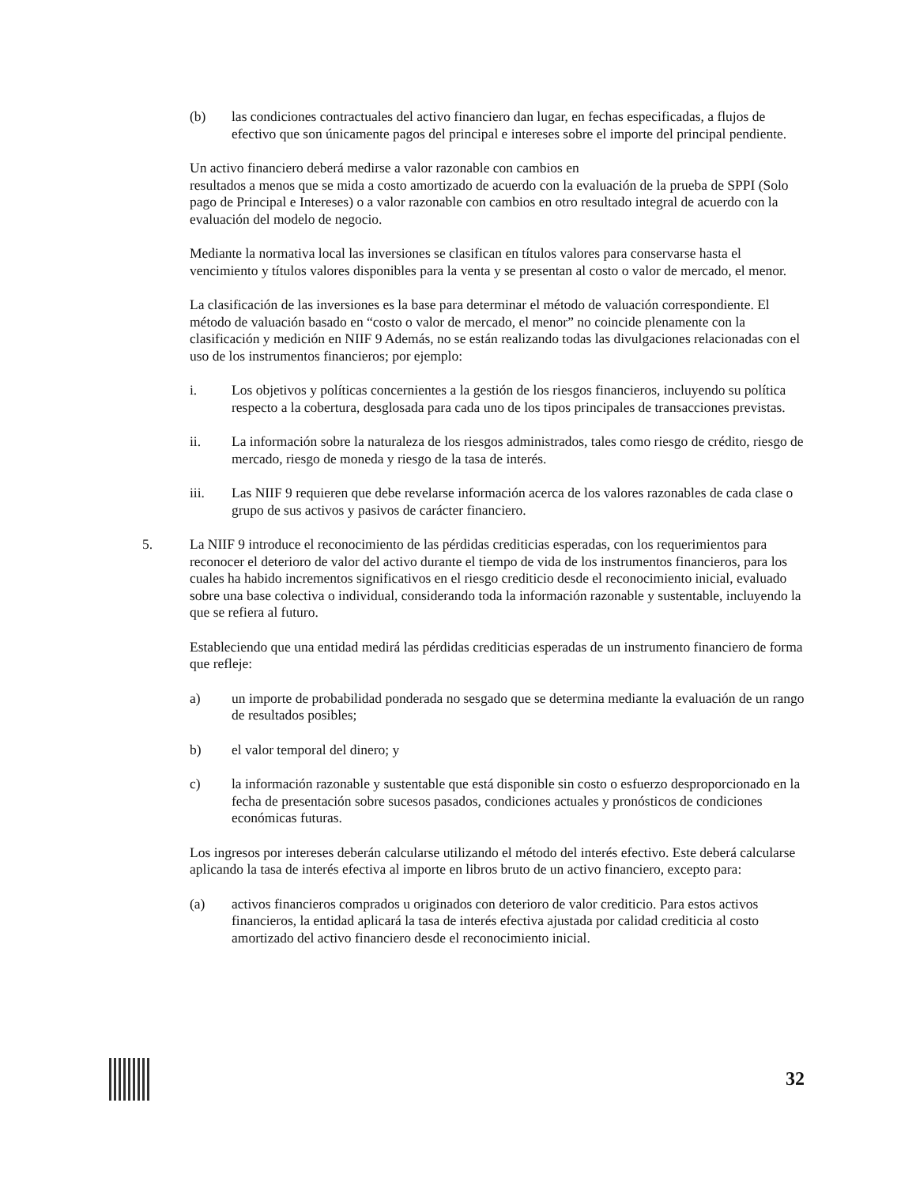(b) las condiciones contractuales del activo financiero dan lugar, en fechas especificadas, a flujos de efectivo que son únicamente pagos del principal e intereses sobre el importe del principal pendiente.
Un activo financiero deberá medirse a valor razonable con cambios en
resultados a menos que se mida a costo amortizado de acuerdo con la evaluación de la prueba de SPPI (Solo pago de Principal e Intereses) o a valor razonable con cambios en otro resultado integral de acuerdo con la evaluación del modelo de negocio.
Mediante la normativa local las inversiones se clasifican en títulos valores para conservarse hasta el vencimiento y títulos valores disponibles para la venta y se presentan al costo o valor de mercado, el menor.
La clasificación de las inversiones es la base para determinar el método de valuación correspondiente. El método de valuación basado en “costo o valor de mercado, el menor” no coincide plenamente con la clasificación y medición en NIIF 9 Además, no se están realizando todas las divulgaciones relacionadas con el uso de los instrumentos financieros; por ejemplo:
i. Los objetivos y políticas concernientes a la gestión de los riesgos financieros, incluyendo su política respecto a la cobertura, desglosada para cada uno de los tipos principales de transacciones previstas.
ii. La información sobre la naturaleza de los riesgos administrados, tales como riesgo de crédito, riesgo de mercado, riesgo de moneda y riesgo de la tasa de interés.
iii. Las NIIF 9 requieren que debe revelarse información acerca de los valores razonables de cada clase o grupo de sus activos y pasivos de carácter financiero.
5. La NIIF 9 introduce el reconocimiento de las pérdidas crediticias esperadas, con los requerimientos para reconocer el deterioro de valor del activo durante el tiempo de vida de los instrumentos financieros, para los cuales ha habido incrementos significativos en el riesgo crediticio desde el reconocimiento inicial, evaluado sobre una base colectiva o individual, considerando toda la información razonable y sustentable, incluyendo la que se refiera al futuro.
Estableciendo que una entidad medirá las pérdidas crediticias esperadas de un instrumento financiero de forma que refleje:
a) un importe de probabilidad ponderada no sesgado que se determina mediante la evaluación de un rango de resultados posibles;
b) el valor temporal del dinero; y
c) la información razonable y sustentable que está disponible sin costo o esfuerzo desproporcionado en la fecha de presentación sobre sucesos pasados, condiciones actuales y pronósticos de condiciones económicas futuras.
Los ingresos por intereses deberán calcularse utilizando el método del interés efectivo. Este deberá calcularse aplicando la tasa de interés efectiva al importe en libros bruto de un activo financiero, excepto para:
(a) activos financieros comprados u originados con deterioro de valor crediticio. Para estos activos financieros, la entidad aplicará la tasa de interés efectiva ajustada por calidad crediticia al costo amortizado del activo financiero desde el reconocimiento inicial.
32